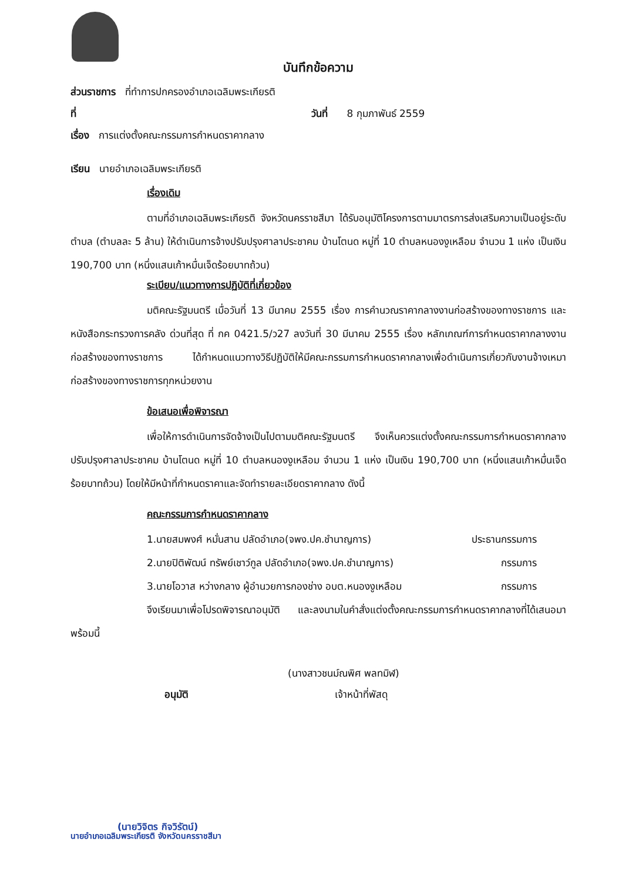บันทึกข้อความ
ส่วนราชการ ที่ทำการปกครองอำเภอเฉลิมพระเกียรติ
ที่ วันที่ 8 กุมภาพันธ์ 2559
เรื่อง การแต่งตั้งคณะกรรมการกำหนดราคากลาง
เรียน นายอำเภอเฉลิมพระเกียรติ
เรื่องเดิม
ตามที่อำเภอเฉลิมพระเกียรติ จังหวัดนครราชสีมา ได้รับอนุมัติโครงการตามมาตรการส่งเสริมความเป็นอยู่ระดับตำบล (ตำบลละ 5 ล้าน) ให้ดำเนินการจ้างปรับปรุงศาลาประชาคม บ้านโตนด หมู่ที่ 10 ตำบลหนองงูเหลือม จำนวน 1 แห่ง เป็นเงิน 190,700 บาท (หนึ่งแสนเก้าหมื่นเจ็ดร้อยบาทถ้วน)
ระเบียบ/แนวทางการปฏิบัติที่เกี่ยวข้อง
มติคณะรัฐมนตรี เมื่อวันที่ 13 มีนาคม 2555 เรื่อง การคำนวณราคากลางงานก่อสร้างของทางราชการ และหนังสือกระทรวงการคลัง ด่วนที่สุด ที่ กค 0421.5/ว27 ลงวันที่ 30 มีนาคม 2555 เรื่อง หลักเกณฑ์การกำหนดราคากลางงานก่อสร้างของทางราชการ ได้กำหนดแนวทางวิธีปฏิบัติให้มีคณะกรรมการกำหนดราคากลางเพื่อดำเนินการเกี่ยวกับงานจ้างเหมาก่อสร้างของทางราชการทุกหน่วยงาน
ข้อเสนอเพื่อพิจารณา
เพื่อให้การดำเนินการจัดจ้างเป็นไปตามมติคณะรัฐมนตรี จึงเห็นควรแต่งตั้งคณะกรรมการกำหนดราคากลางปรับปรุงศาลาประชาคม บ้านโตนด หมู่ที่ 10 ตำบลหนองงูเหลือม จำนวน 1 แห่ง เป็นเงิน 190,700 บาท (หนึ่งแสนเก้าหมื่นเจ็ดร้อยบาทถ้วน) โดยให้มีหน้าที่กำหนดราคาและจัดทำรายละเอียดราคากลาง ดังนี้
คณะกรรมการกำหนดราคากลาง
1.นายสมพงศ์ หมั่นสาน ปลัดอำเภอ(จพง.ปค.ชำนาญการ) ประธานกรรมการ
2.นายปิติพัฒน์ ทรัพย์เชาว์กูล ปลัดอำเภอ(จพง.ปค.ชำนาญการ) กรรมการ
3.นายโอวาส หว่างกลาง ผู้อำนวยการกองช่าง อบต.หนองงูเหลือม กรรมการ
จึงเรียนมาเพื่อโปรดพิจารณาอนุมัติ และลงนามในคำสั่งแต่งตั้งคณะกรรมการกำหนดราคากลางที่ได้เสนอมาพร้อมนี้
(นางสาวชนม์ณพิศ พลทมิฬ)
อนุมัติ เจ้าหน้าที่พัสดุ
(นายวิจิตร กิจวิรัตน์)
นายอำเภอเฉลิมพระเกียรติ จังหวัดนครราชสีมา